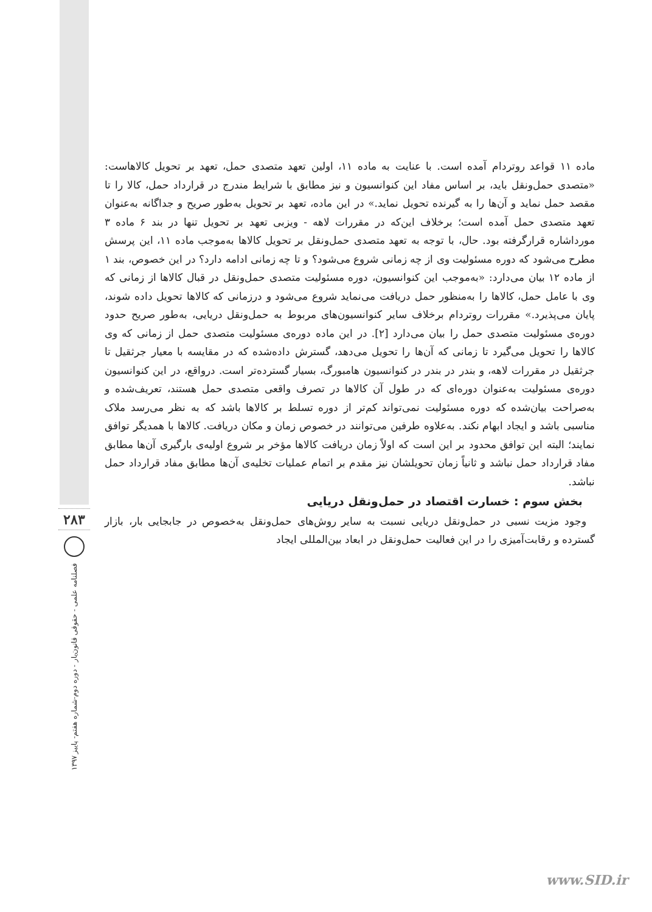۲۸۳
فصلنامه علمی - حقوقی قانون‌یار - دوره دوم-شماره هفتم- پاییز ۱۳۹۷
ماده ۱۱ قواعد روتردام آمده است. با عنایت به ماده ۱۱، اولین تعهد متصدی حمل، تعهد بر تحویل کالاهاست: «متصدی حمل‌ونقل باید، بر اساس مفاد این کنوانسیون و نیز مطابق با شرایط مندرج در قرارداد حمل، کالا را تا مقصد حمل نماید و آن‌ها را به گیرنده تحویل نماید.» در این ماده، تعهد بر تحویل به‌طور صریح و جداگانه به‌عنوان تعهد متصدی حمل آمده است؛ برخلاف این‌که در مقررات لاهه - ویزبی تعهد بر تحویل تنها در بند ۶ ماده ۳ مورداشاره قرارگرفته بود. حال، با توجه به تعهد متصدی حمل‌ونقل بر تحویل کالاها به‌موجب ماده ۱۱، این پرسش مطرح می‌شود که دوره مسئولیت وی از چه زمانی شروع می‌شود؟ و تا چه زمانی ادامه دارد؟ در این خصوص، بند ۱ از ماده ۱۲ بیان می‌دارد: «به‌موجب این کنوانسیون، دوره مسئولیت متصدی حمل‌ونقل در قبال کالاها از زمانی که وی با عامل حمل، کالاها را به‌منظور حمل دریافت می‌نماید شروع می‌شود و درزمانی که کالاها تحویل داده شوند، پایان می‌پذیرد.» مقررات روتردام برخلاف سایر کنوانسیون‌های مربوط به حمل‌ونقل دریایی، به‌طور صریح حدود دوره‌ی مسئولیت متصدی حمل را بیان می‌دارد [۲]. در این ماده دوره‌ی مسئولیت متصدی حمل از زمانی که وی کالاها را تحویل می‌گیرد تا زمانی که آن‌ها را تحویل می‌دهد، گسترش داده‌شده که در مقایسه با معیار جرثقیل تا جرثقیل در مقررات لاهه، و بندر در بندر در کنوانسیون هامبورگ، بسیار گسترده‌تر است. درواقع، در این کنوانسیون دوره‌ی مسئولیت به‌عنوان دوره‌ای که در طول آن کالاها در تصرف واقعی متصدی حمل هستند، تعریف‌شده و به‌صراحت بیان‌شده که دوره مسئولیت نمی‌تواند کم‌تر از دوره تسلط بر کالاها باشد که به نظر می‌رسد ملاک مناسبی باشد و ایجاد ابهام نکند. به‌علاوه طرفین می‌توانند در خصوص زمان و مکان دریافت. کالاها با همدیگر توافق نمایند؛ البته این توافق محدود بر این است که اولاً زمان دریافت کالاها مؤخر بر شروع اولیه‌ی بارگیری آن‌ها مطابق مفاد قرارداد حمل نباشد و ثانیاً زمان تحویلشان نیز مقدم بر اتمام عملیات تخلیه‌ی آن‌ها مطابق مفاد قرارداد حمل نباشد.
بخش سوم : خسارت اقتصاد در حمل‌ونقل دریایی
وجود مزیت نسبی در حمل‌ونقل دریایی نسبت به سایر روش‌های حمل‌ونقل به‌خصوص در جابجایی بار، بازار گسترده و رقابت‌آمیزی را در این فعالیت حمل‌ونقل در ابعاد بین‌المللی ایجاد
www.SID.ir